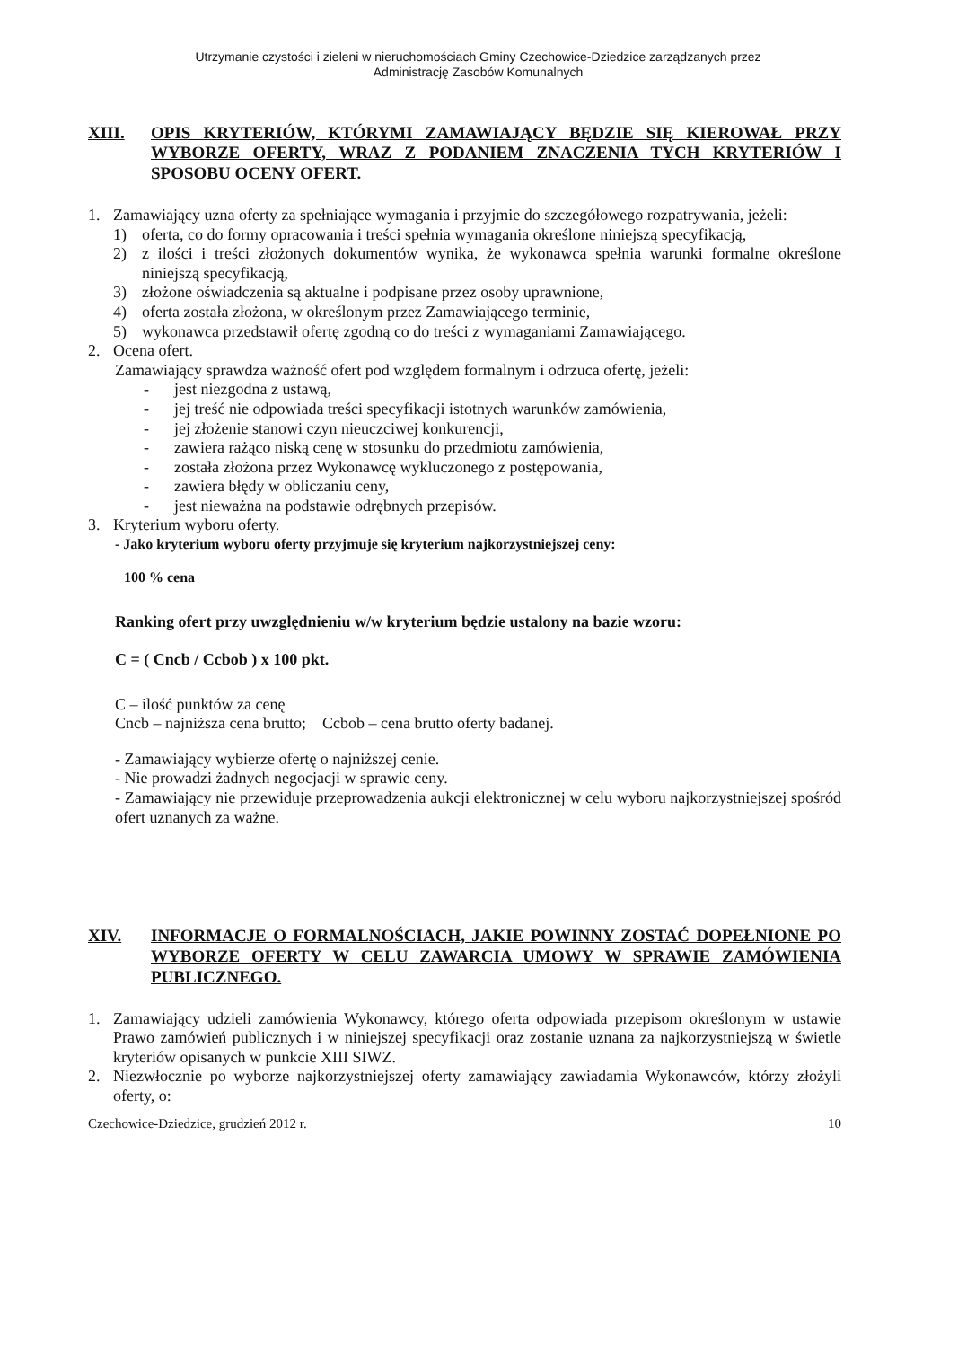Utrzymanie czystości i zieleni w nieruchomościach Gminy Czechowice-Dziedzice zarządzanych przez
Administrację Zasobów Komunalnych
XIII. OPIS KRYTERIÓW, KTÓRYMI ZAMAWIAJĄCY BĘDZIE SIĘ KIEROWAŁ PRZY WYBORZE OFERTY, WRAZ Z PODANIEM ZNACZENIA TYCH KRYTERIÓW I SPOSOBU OCENY OFERT.
1. Zamawiający uzna oferty za spełniające wymagania i przyjmie do szczegółowego rozpatrywania, jeżeli:
1) oferta, co do formy opracowania i treści spełnia wymagania określone niniejszą specyfikacją,
2) z ilości i treści złożonych dokumentów wynika, że wykonawca spełnia warunki formalne określone niniejszą specyfikacją,
3) złożone oświadczenia są aktualne i podpisane przez osoby uprawnione,
4) oferta została złożona, w określonym przez Zamawiającego terminie,
5) wykonawca przedstawił ofertę zgodną co do treści z wymaganiami Zamawiającego.
2. Ocena ofert.
Zamawiający sprawdza ważność ofert pod względem formalnym i odrzuca ofertę, jeżeli:
- jest niezgodna z ustawą,
- jej treść nie odpowiada treści specyfikacji istotnych warunków zamówienia,
- jej złożenie stanowi czyn nieuczciwej konkurencji,
- zawiera rażąco niską cenę w stosunku do przedmiotu zamówienia,
- została złożona przez Wykonawcę wykluczonego z postępowania,
- zawiera błędy w obliczaniu ceny,
- jest nieważna na podstawie odrębnych przepisów.
3. Kryterium wyboru oferty.
- Jako kryterium wyboru oferty przyjmuje się kryterium najkorzystniejszej ceny:
100 % cena
Ranking ofert przy uwzględnieniu w/w kryterium będzie ustalony na bazie wzoru:
C = ( Cncb / Ccbob ) x 100 pkt.
C – ilość punktów za cenę
Cncb – najniższa cena brutto; Ccbob – cena brutto oferty badanej.
- Zamawiający wybierze ofertę o najniższej cenie.
- Nie prowadzi żadnych negocjacji w sprawie ceny.
- Zamawiający nie przewiduje przeprowadzenia aukcji elektronicznej w celu wyboru najkorzystniejszej spośród ofert uznanych za ważne.
XIV. INFORMACJE O FORMALNOŚCIACH, JAKIE POWINNY ZOSTAĆ DOPEŁNIONE PO WYBORZE OFERTY W CELU ZAWARCIA UMOWY W SPRAWIE ZAMÓWIENIA PUBLICZNEGO.
1. Zamawiający udzieli zamówienia Wykonawcy, którego oferta odpowiada przepisom określonym w ustawie Prawo zamówień publicznych i w niniejszej specyfikacji oraz zostanie uznana za najkorzystniejszą w świetle kryteriów opisanych w punkcie XIII SIWZ.
2. Niezwłocznie po wyborze najkorzystniejszej oferty zamawiający zawiadamia Wykonawców, którzy złożyli oferty, o:
Czechowice-Dziedzice, grudzień 2012 r. 10